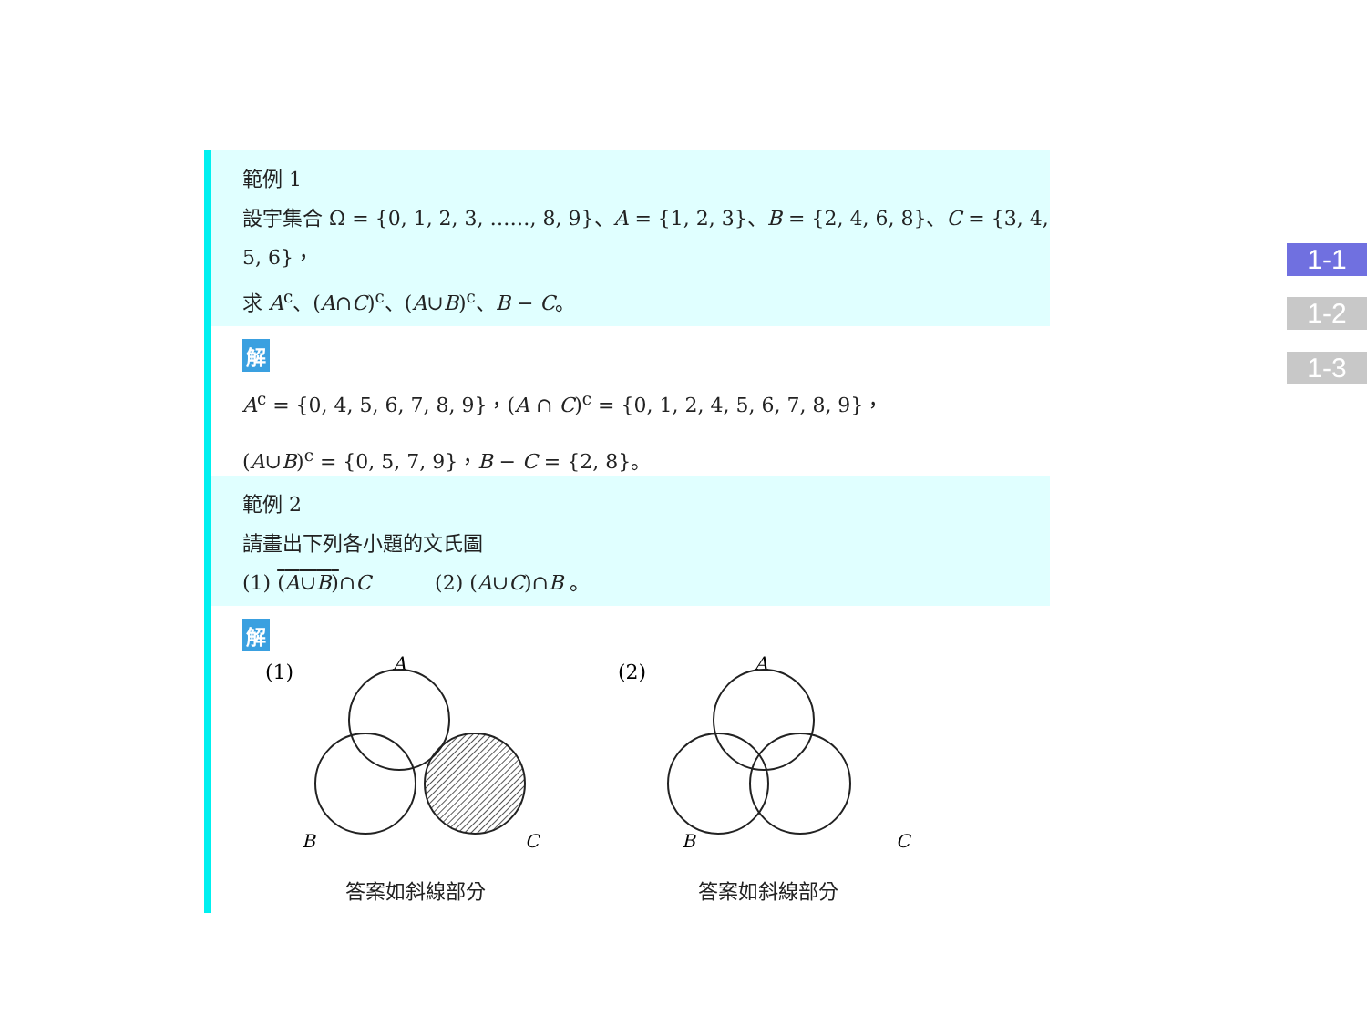範例 1
設宇集合 Ω = {0, 1, 2, 3, ……, 8, 9}、A = {1, 2, 3}、B = {2, 4, 6, 8}、C = {3, 4, 5, 6}，
求 A<sup>c</sup>、(A∩C)<sup>c</sup>、(A∪B)<sup>c</sup>、B − C。
解
A<sup>c</sup> = {0, 4, 5, 6, 7, 8, 9}，(A ∩ C)<sup>c</sup> = {0, 1, 2, 4, 5, 6, 7, 8, 9}，
(A∪B)<sup>c</sup> = {0, 5, 7, 9}，B − C = {2, 8}。
範例 2
請畫出下列各小題的文氏圖
(1) (A∪B)∩C (2) (A∪C)∩B 。
解
(1)
A
B
C
答案如斜線部分
(2)
A
B
C
答案如斜線部分
1-1
1-2
1-3